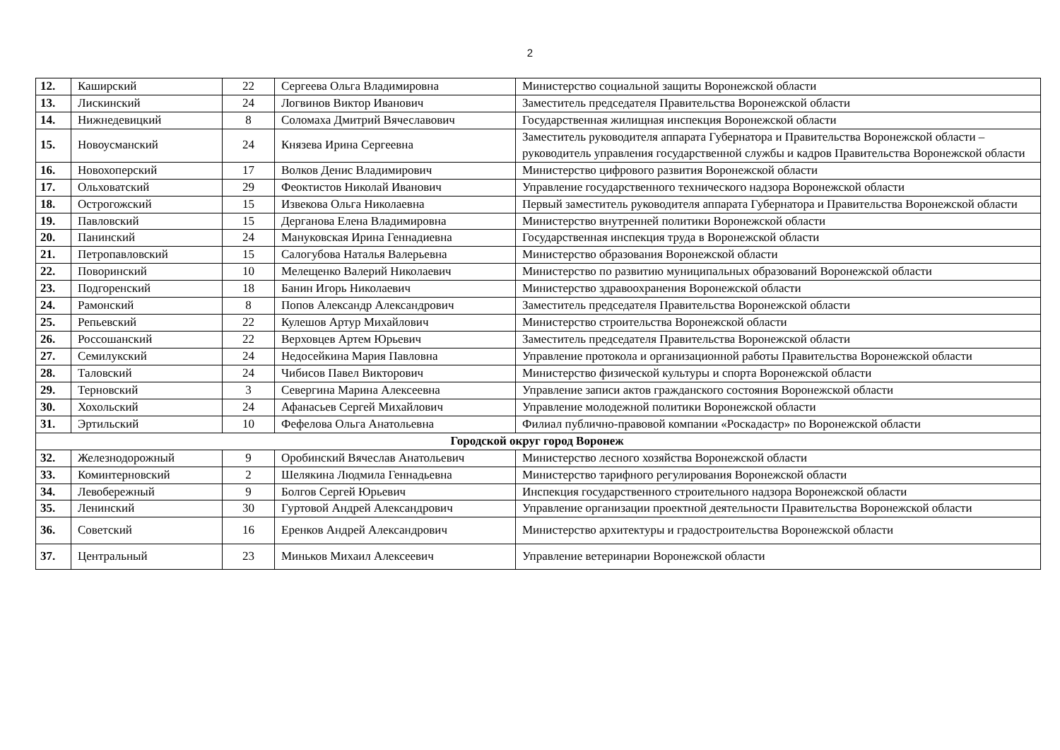2
| 12. | Каширский | 22 | Сергеева Ольга Владимировна | Министерство социальной защиты Воронежской области |
| 13. | Лискинский | 24 | Логвинов Виктор Иванович | Заместитель председателя Правительства Воронежской области |
| 14. | Нижнедевицкий | 8 | Соломаха Дмитрий Вячеславович | Государственная жилищная инспекция Воронежской области |
| 15. | Новоусманский | 24 | Князева Ирина Сергеевна | Заместитель руководителя аппарата Губернатора и Правительства Воронежской области – руководитель управления государственной службы и кадров Правительства Воронежской области |
| 16. | Новохоперский | 17 | Волков Денис Владимирович | Министерство цифрового развития Воронежской области |
| 17. | Ольховатский | 29 | Феоктистов Николай Иванович | Управление государственного технического надзора Воронежской области |
| 18. | Острогожский | 15 | Извекова Ольга Николаевна | Первый заместитель руководителя аппарата Губернатора и Правительства Воронежской области |
| 19. | Павловский | 15 | Дерганова Елена Владимировна | Министерство внутренней политики Воронежской области |
| 20. | Панинский | 24 | Мануковская Ирина Геннадиевна | Государственная инспекция труда в Воронежской области |
| 21. | Петропавловский | 15 | Салогубова Наталья Валерьевна | Министерство образования Воронежской области |
| 22. | Поворинский | 10 | Мелещенко Валерий Николаевич | Министерство по развитию муниципальных образований Воронежской области |
| 23. | Подгоренский | 18 | Банин Игорь Николаевич | Министерство здравоохранения Воронежской области |
| 24. | Рамонский | 8 | Попов Александр Александрович | Заместитель председателя Правительства Воронежской области |
| 25. | Репьевский | 22 | Кулешов Артур Михайлович | Министерство строительства Воронежской области |
| 26. | Россошанский | 22 | Верховцев Артем Юрьевич | Заместитель председателя Правительства Воронежской области |
| 27. | Семилукский | 24 | Недосейкина Мария Павловна | Управление протокола и организационной работы Правительства Воронежской области |
| 28. | Таловский | 24 | Чибисов Павел Викторович | Министерство физической культуры и спорта Воронежской области |
| 29. | Терновский | 3 | Севергина Марина Алексеевна | Управление записи актов гражданского состояния Воронежской области |
| 30. | Хохольский | 24 | Афанасьев Сергей Михайлович | Управление молодежной политики Воронежской области |
| 31. | Эртильский | 10 | Фефелова Ольга Анатольевна | Филиал публично-правовой компании «Роскадастр» по Воронежской области |
| Городской округ город Воронеж | | | | |
| 32. | Железнодорожный | 9 | Оробинский Вячеслав Анатольевич | Министерство лесного хозяйства Воронежской области |
| 33. | Коминтерновский | 2 | Шелякина Людмила Геннадьевна | Министерство тарифного регулирования Воронежской области |
| 34. | Левобережный | 9 | Болгов Сергей Юрьевич | Инспекция государственного строительного надзора Воронежской области |
| 35. | Ленинский | 30 | Гуртовой Андрей Александрович | Управление организации проектной деятельности Правительства Воронежской области |
| 36. | Советский | 16 | Еренков Андрей Александрович | Министерство архитектуры и градостроительства Воронежской области |
| 37. | Центральный | 23 | Миньков Михаил Алексеевич | Управление ветеринарии Воронежской области |